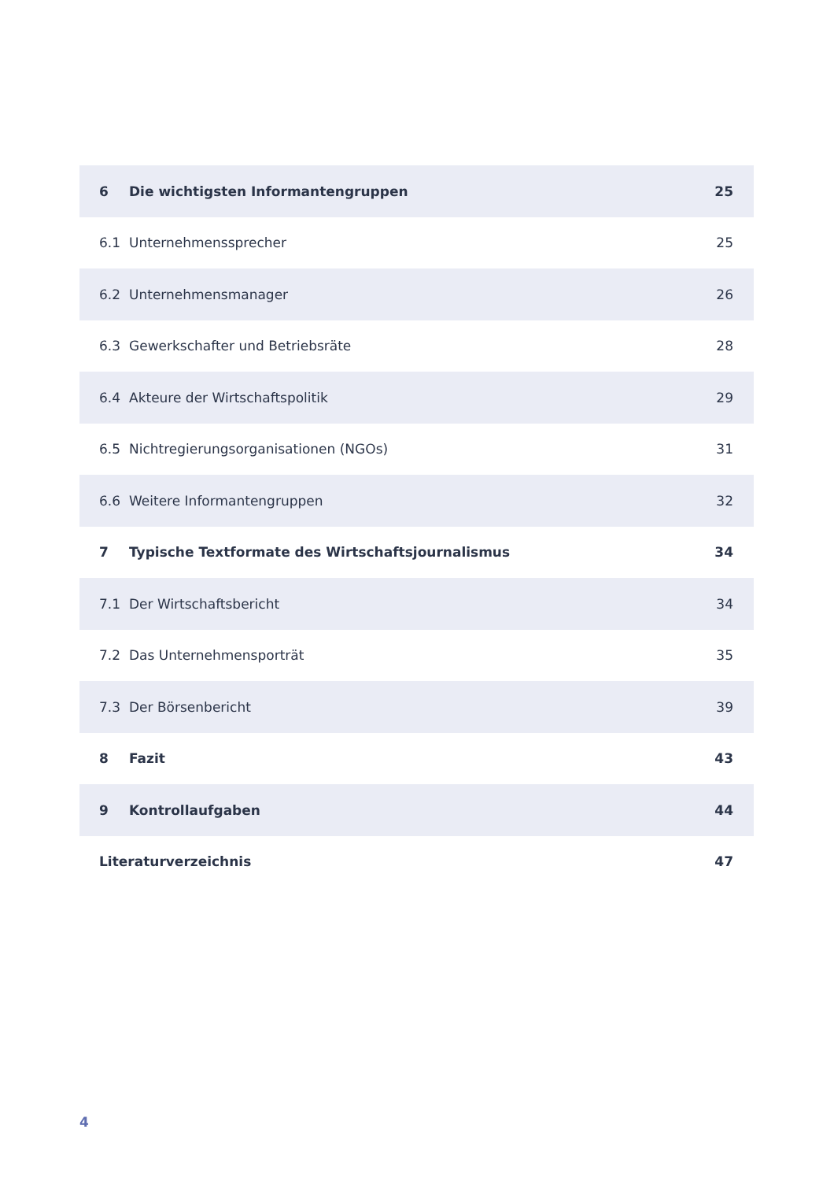| 6 | Die wichtigsten Informantengruppen | 25 |
| 6.1 | Unternehmenssprecher | 25 |
| 6.2 | Unternehmensmanager | 26 |
| 6.3 | Gewerkschafter und Betriebsräte | 28 |
| 6.4 | Akteure der Wirtschaftspolitik | 29 |
| 6.5 | Nichtregierungsorganisationen (NGOs) | 31 |
| 6.6 | Weitere Informantengruppen | 32 |
| 7 | Typische Textformate des Wirtschaftsjournalismus | 34 |
| 7.1 | Der Wirtschaftsbericht | 34 |
| 7.2 | Das Unternehmensporträt | 35 |
| 7.3 | Der Börsenbericht | 39 |
| 8 | Fazit | 43 |
| 9 | Kontrollaufgaben | 44 |
| Literaturverzeichnis | | 47 |
4